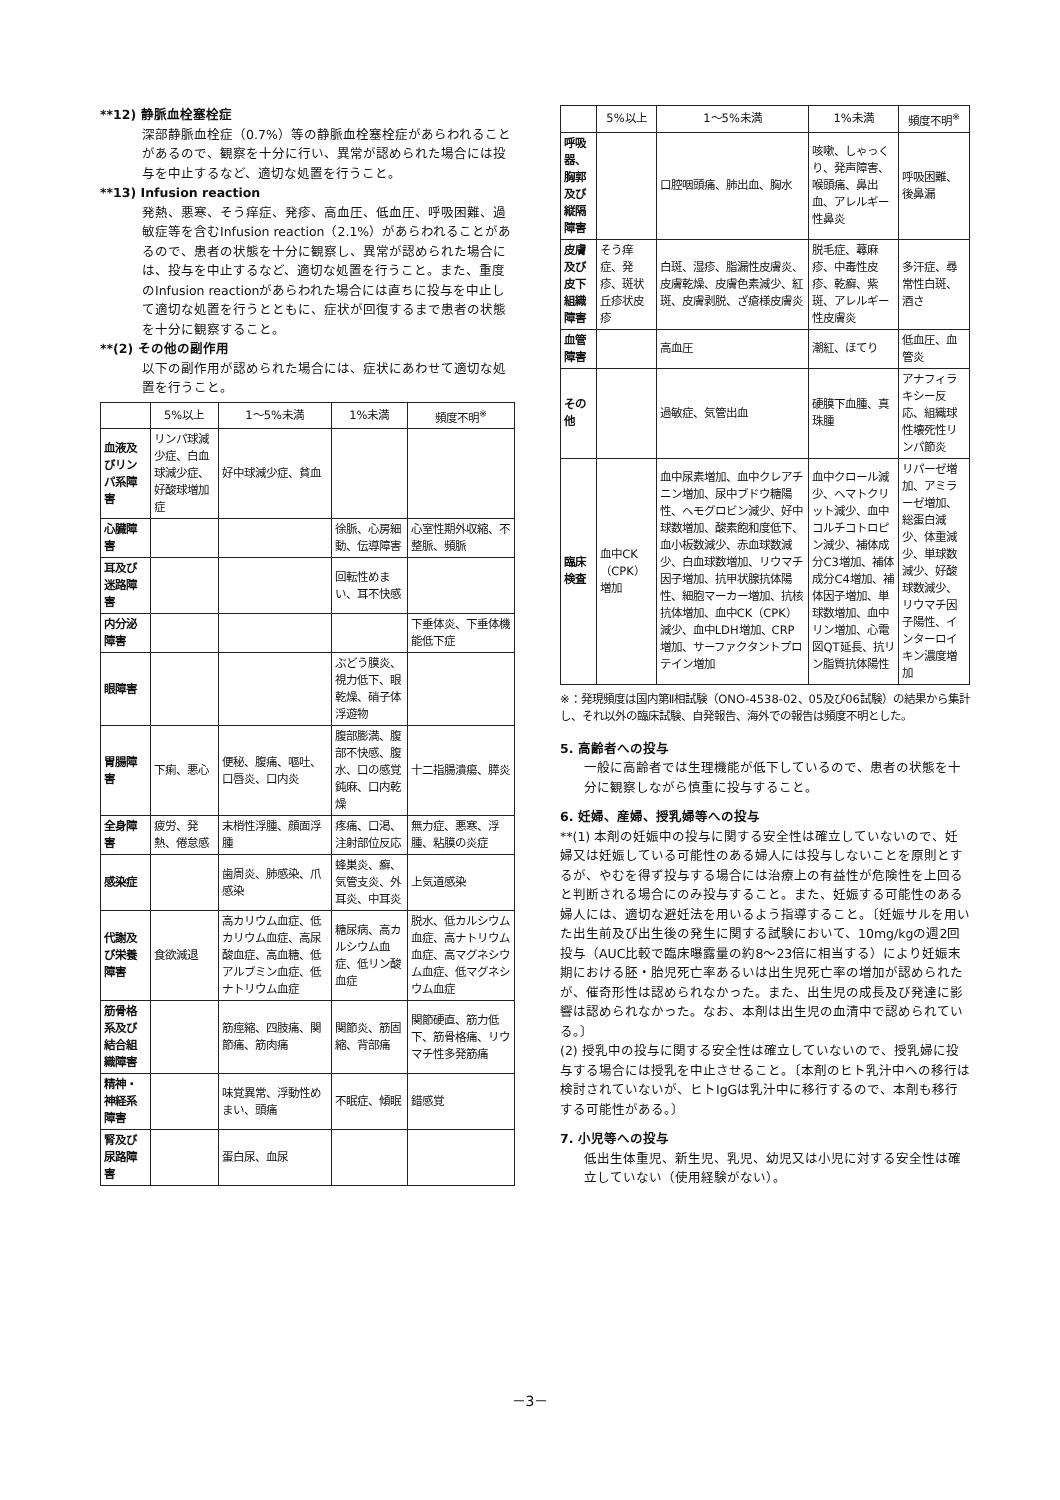**12) 静脈血栓塞栓症
深部静脈血栓症（0.7%）等の静脈血栓塞栓症があらわれることがあるので、観察を十分に行い、異常が認められた場合には投与を中止するなど、適切な処置を行うこと。
**13) Infusion reaction
発熱、悪寒、そう痒症、発疹、高血圧、低血圧、呼吸困難、過敏症等を含むInfusion reaction（2.1%）があらわれることがあるので、患者の状態を十分に観察し、異常が認められた場合には、投与を中止するなど、適切な処置を行うこと。また、重度のInfusion reactionがあらわれた場合には直ちに投与を中止して適切な処置を行うとともに、症状が回復するまで患者の状態を十分に観察すること。
**(2) その他の副作用
以下の副作用が認められた場合には、症状にあわせて適切な処置を行うこと。
| | 5%以上 | 1～5%未満 | 1%未満 | 頻度不明<sup>※</sup> |
| --- | --- | --- | --- | --- |
| 血液及びリンパ系障害 | リンパ球減少症、白血球減少症、好酸球増加症 | 好中球減少症、貧血 | | |
| 心臓障害 | | | 徐脈、心房細動、伝導障害 | 心室性期外収縮、不整脈、頻脈 |
| 耳及び迷路障害 | | | 回転性めまい、耳不快感 | |
| 内分泌障害 | | | | 下垂体炎、下垂体機能低下症 |
| 眼障害 | | | ぶどう膜炎、視力低下、眼乾燥、硝子体浮遊物 | |
| 胃腸障害 | 下痢、悪心 | 便秘、腹痛、嘔吐、口唇炎、口内炎 | 腹部膨満、腹部不快感、腹水、口の感覚鈍麻、口内乾燥 | 十二指腸潰瘍、膵炎 |
| 全身障害 | 疲労、発熱、倦怠感 | 末梢性浮腫、顔面浮腫 | 疼痛、口渇、注射部位反応 | 無力症、悪寒、浮腫、粘膜の炎症 |
| 感染症 | | 歯周炎、肺感染、爪感染 | 蜂巣炎、癬、気管支炎、外耳炎、中耳炎 | 上気道感染 |
| 代謝及び栄養障害 | 食欲減退 | 高カリウム血症、低カリウム血症、高尿酸血症、高血糖、低アルブミン血症、低ナトリウム血症 | 糖尿病、高カルシウム血症、低リン酸血症 | 脱水、低カルシウム血症、高ナトリウム血症、高マグネシウム血症、低マグネシウム血症 |
| 筋骨格系及び結合組織障害 | | 筋痙縮、四肢痛、関節痛、筋肉痛 | 関節炎、筋固縮、背部痛 | 関節硬直、筋力低下、筋骨格痛、リウマチ性多発筋痛 |
| 精神・神経系障害 | | 味覚異常、浮動性めまい、頭痛 | 不眠症、傾眠 | 錯感覚 |
| 腎及び尿路障害 | | 蛋白尿、血尿 | | |
| | 5%以上 | 1～5%未満 | 1%未満 | 頻度不明<sup>※</sup> |
| --- | --- | --- | --- | --- |
| 呼吸器、胸郭及び縦隔障害 | | 口腔咽頭痛、肺出血、胸水 | 咳嗽、しゃっくり、発声障害、喉頭痛、鼻出血、アレルギー性鼻炎 | 呼吸困難、後鼻漏 |
| 皮膚及び皮下組織障害 | そう痒症、発疹、斑状丘疹状皮疹 | 白斑、湿疹、脂漏性皮膚炎、皮膚乾燥、皮膚色素減少、紅斑、皮膚剥脱、ざ瘡様皮膚炎 | 脱毛症、蕁麻疹、中毒性皮疹、乾癬、紫斑、アレルギー性皮膚炎 | 多汗症、尋常性白斑、酒さ |
| 血管障害 | | 高血圧 | 潮紅、ほてり | 低血圧、血管炎 |
| その他 | | 過敏症、気管出血 | 硬膜下血腫、真珠腫 | アナフィラキシー反応、組織球性壊死性リンパ節炎 |
| 臨床検査 | 血中CK（CPK）増加 | 血中尿素増加、血中クレアチニン増加、尿中ブドウ糖陽性、ヘモグロビン減少、好中球数増加、酸素飽和度低下、血小板数減少、赤血球数減少、白血球数増加、リウマチ因子増加、抗甲状腺抗体陽性、細胞マーカー増加、抗核抗体増加、血中CK（CPK）減少、血中LDH増加、CRP増加、サーファクタントプロテイン増加 | 血中クロール減少、ヘマトクリット減少、血中コルチコトロピン減少、補体成分C3増加、補体成分C4増加、補体因子増加、単球数増加、血中リン増加、心電図QT延長、抗リン脂質抗体陽性 | リパーゼ増加、アミラーゼ増加、総蛋白減少、体重減少、単球数減少、好酸球数減少、リウマチ因子陽性、インターロイキン濃度増加 |
※：発現頻度は国内第Ⅱ相試験（ONO-4538-02、05及び06試験）の結果から集計し、それ以外の臨床試験、自発報告、海外での報告は頻度不明とした。
5. 高齢者への投与
一般に高齢者では生理機能が低下しているので、患者の状態を十分に観察しながら慎重に投与すること。
6. 妊婦、産婦、授乳婦等への投与
**(1) 本剤の妊娠中の投与に関する安全性は確立していないので、妊婦又は妊娠している可能性のある婦人には投与しないことを原則とするが、やむを得ず投与する場合には治療上の有益性が危険性を上回ると判断される場合にのみ投与すること。また、妊娠する可能性のある婦人には、適切な避妊法を用いるよう指導すること。〔妊娠サルを用いた出生前及び出生後の発生に関する試験において、10mg/kgの週2回投与（AUC比較で臨床曝露量の約8～23倍に相当する）により妊娠末期における胚・胎児死亡率あるいは出生児死亡率の増加が認められたが、催奇形性は認められなかった。また、出生児の成長及び発達に影響は認められなかった。なお、本剤は出生児の血清中で認められている。〕
(2) 授乳中の投与に関する安全性は確立していないので、授乳婦に投与する場合には授乳を中止させること。〔本剤のヒト乳汁中への移行は検討されていないが、ヒトIgGは乳汁中に移行するので、本剤も移行する可能性がある。〕
7. 小児等への投与
低出生体重児、新生児、乳児、幼児又は小児に対する安全性は確立していない（使用経験がない）。
－3－